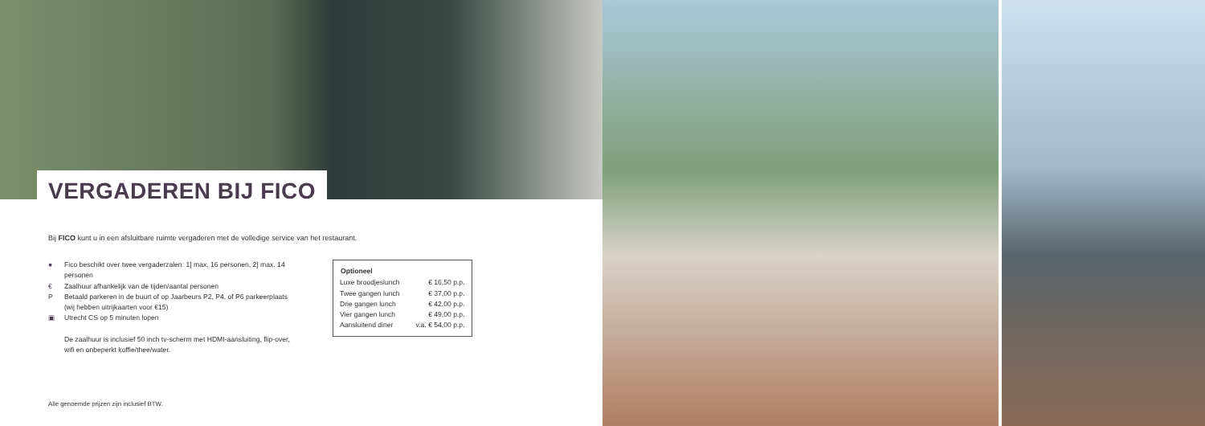VERGADEREN BIJ FICO
Bij FICO kunt u in een afsluitbare ruimte vergaderen met de volledige service van het restaurant.
● Fico beschikt over twee vergaderzalen: 1] max. 16 personen, 2] max. 14 personen
€ Zaalhuur afhankelijk van de tijden/aantal personen
P Betaald parkeren in de buurt of op Jaarbeurs P2, P4, of P6 parkeerplaats (wij hebben uitrijkaarten voor €15)
▣ Utrecht CS op 5 minuten lopen
De zaalhuur is inclusief 50 inch tv-scherm met HDMI-aansluiting, flip-over, wifi en onbeperkt koffie/thee/water.
| Optioneel | |
| --- | --- |
| Luxe broodjeslunch | € 16,50 p.p. |
| Twee gangen lunch | € 37,00 p.p. |
| Drie gangen lunch | € 42,00 p.p. |
| Vier gangen lunch | € 49,00 p.p. |
| Aansluitend diner | v.a. € 54,00 p.p. |
Alle genoemde prijzen zijn inclusief BTW.